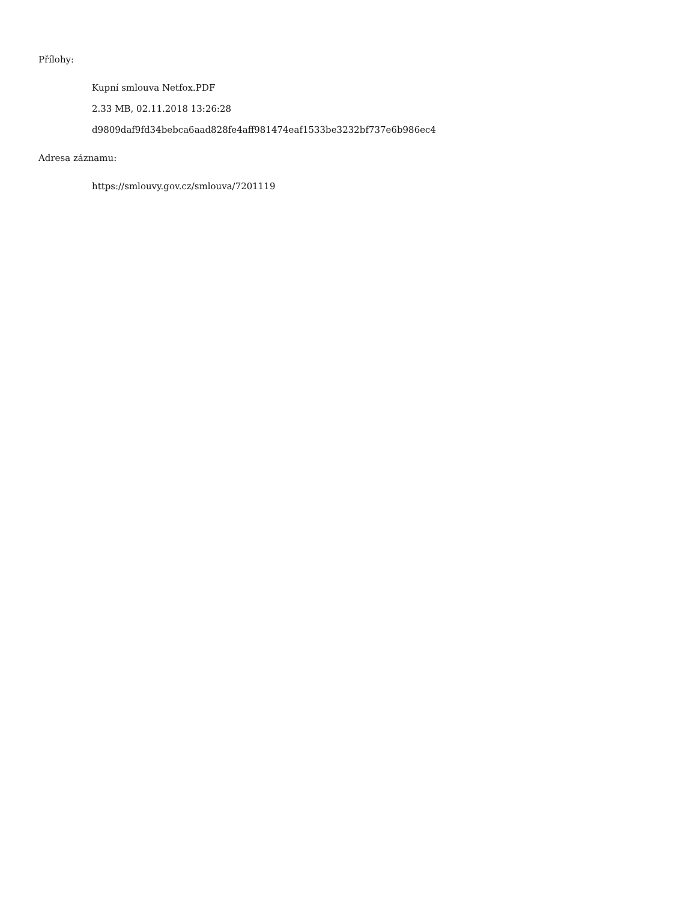Přílohy:
Kupní smlouva Netfox.PDF
2.33 MB, 02.11.2018 13:26:28
d9809daf9fd34bebca6aad828fe4aff981474eaf1533be3232bf737e6b986ec4
Adresa záznamu:
https://smlouvy.gov.cz/smlouva/7201119